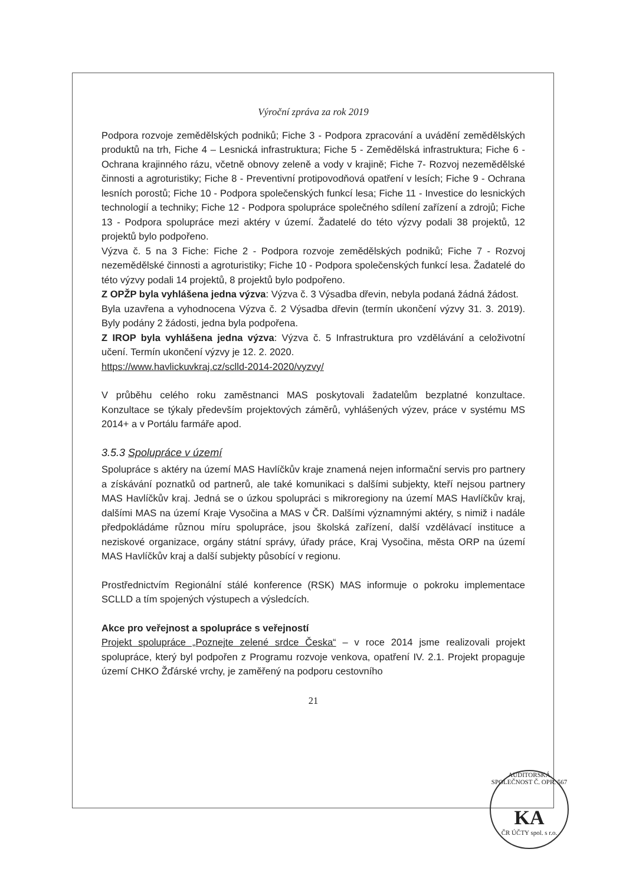Výroční zpráva za rok 2019
Podpora rozvoje zemědělských podniků; Fiche 3 - Podpora zpracování a uvádění zemědělských produktů na trh, Fiche 4 – Lesnická infrastruktura; Fiche 5 - Zemědělská infrastruktura; Fiche 6 - Ochrana krajinného rázu, včetně obnovy zeleně a vody v krajině; Fiche 7- Rozvoj nezemědělské činnosti a agroturistiky; Fiche 8 - Preventivní protipovodňová opatření v lesích; Fiche 9 - Ochrana lesních porostů; Fiche 10 - Podpora společenských funkcí lesa; Fiche 11 - Investice do lesnických technologií a techniky; Fiche 12 - Podpora spolupráce společného sdílení zařízení a zdrojů; Fiche 13 - Podpora spolupráce mezi aktéry v území. Žadatelé do této výzvy podali 38 projektů, 12 projektů bylo podpořeno.
Výzva č. 5 na 3 Fiche: Fiche 2 - Podpora rozvoje zemědělských podniků; Fiche 7 - Rozvoj nezemědělské činnosti a agroturistiky; Fiche 10 - Podpora společenských funkcí lesa. Žadatelé do této výzvy podali 14 projektů, 8 projektů bylo podpořeno.
Z OPŽP byla vyhlášena jedna výzva: Výzva č. 3 Výsadba dřevin, nebyla podaná žádná žádost.
Byla uzavřena a vyhodnocena Výzva č. 2 Výsadba dřevin (termín ukončení výzvy 31. 3. 2019). Byly podány 2 žádosti, jedna byla podpořena.
Z IROP byla vyhlášena jedna výzva: Výzva č. 5 Infrastruktura pro vzdělávání a celoživotní učení. Termín ukončení výzvy je 12. 2. 2020.
https://www.havlickuvkraj.cz/sclld-2014-2020/vyzvy/
V průběhu celého roku zaměstnanci MAS poskytovali žadatelům bezplatné konzultace. Konzultace se týkaly především projektových záměrů, vyhlášených výzev, práce v systému MS 2014+ a v Portálu farmáře apod.
3.5.3 Spolupráce v území
Spolupráce s aktéry na území MAS Havlíčkův kraje znamená nejen informační servis pro partnery a získávání poznatků od partnerů, ale také komunikaci s dalšími subjekty, kteří nejsou partnery MAS Havlíčkův kraj. Jedná se o úzkou spolupráci s mikroregiony na území MAS Havlíčkův kraj, dalšími MAS na území Kraje Vysočina a MAS v ČR. Dalšími významnými aktéry, s nimiž i nadále předpokládáme různou míru spolupráce, jsou školská zařízení, další vzdělávací instituce a neziskové organizace, orgány státní správy, úřady práce, Kraj Vysočina, města ORP na území MAS Havlíčkův kraj a další subjekty působící v regionu.
Prostřednictvím Regionální stálé konference (RSK) MAS informuje o pokroku implementace SCLLD a tím spojených výstupech a výsledcích.
Akce pro veřejnost a spolupráce s veřejností
Projekt spolupráce „Poznejte zelené srdce Česka“ – v roce 2014 jsme realizovali projekt spolupráce, který byl podpořen z Programu rozvoje venkova, opatření IV. 2.1. Projekt propaguje území CHKO Žďárské vrchy, je zaměřený na podporu cestovního
21
AUDITORSKÁ SPOLEČNOST Č. OPR. 567
KA
ČR ÚČTY spol. s r.o.